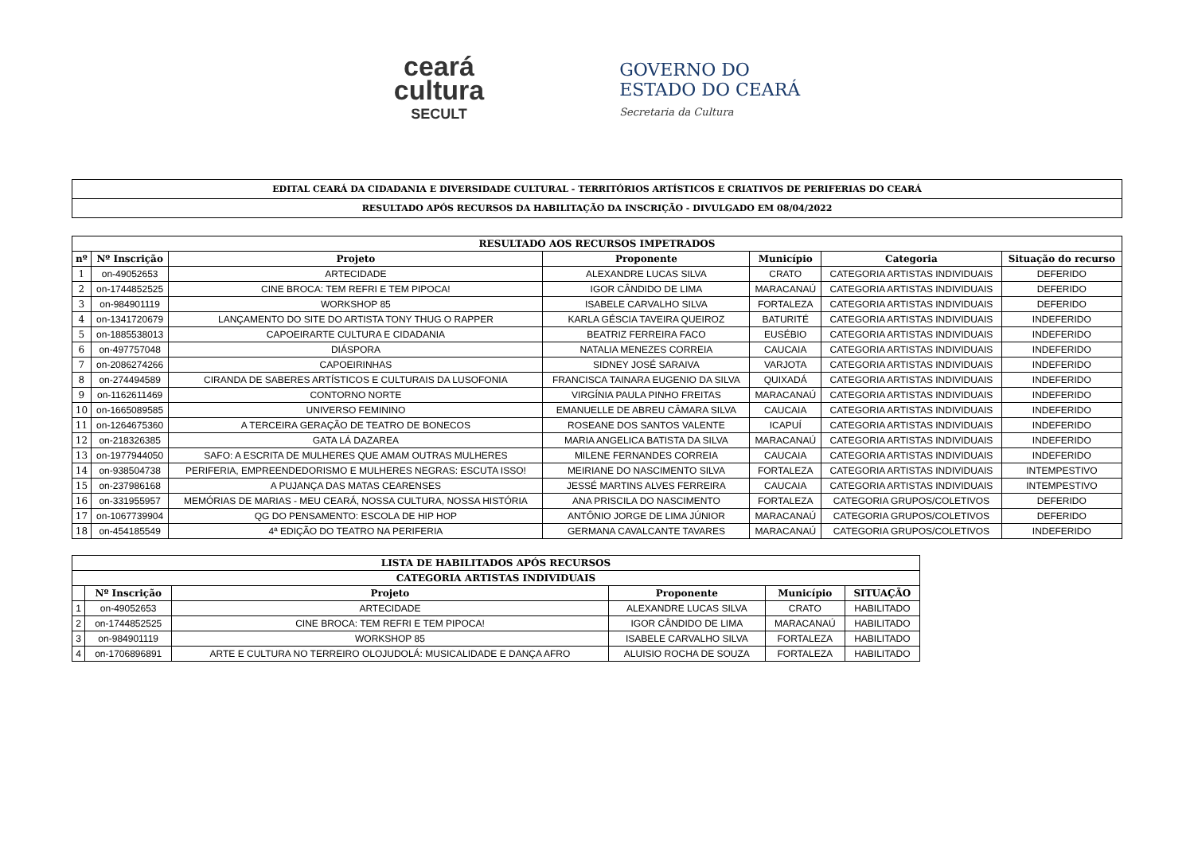ceará
cultura
SECULT
GOVERNO DO
ESTADO DO CEARÁ
Secretaria da Cultura
EDITAL CEARÁ DA CIDADANIA E DIVERSIDADE CULTURAL - TERRITÓRIOS ARTÍSTICOS E CRIATIVOS DE PERIFERIAS DO CEARÁ
RESULTADO APÓS RECURSOS DA HABILITAÇÃO DA INSCRIÇÃO - DIVULGADO EM 08/04/2022
| RESULTADO AOS RECURSOS IMPETRADOS | | | | | | |
| --- | --- | --- | --- | --- | --- | --- |
| nº | Nº Inscrição | Projeto | Proponente | Município | Categoria | Situação do recurso |
| 1 | on-49052653 | ARTECIDADE | ALEXANDRE LUCAS SILVA | CRATO | CATEGORIA ARTISTAS INDIVIDUAIS | DEFERIDO |
| 2 | on-1744852525 | CINE BROCA: TEM REFRI E TEM PIPOCA! | IGOR CÂNDIDO DE LIMA | MARACANAÚ | CATEGORIA ARTISTAS INDIVIDUAIS | DEFERIDO |
| 3 | on-984901119 | WORKSHOP 85 | ISABELE CARVALHO SILVA | FORTALEZA | CATEGORIA ARTISTAS INDIVIDUAIS | DEFERIDO |
| 4 | on-1341720679 | LANÇAMENTO DO SITE DO ARTISTA TONY THUG O RAPPER | KARLA GÉSCIA TAVEIRA QUEIROZ | BATURITÉ | CATEGORIA ARTISTAS INDIVIDUAIS | INDEFERIDO |
| 5 | on-1885538013 | CAPOEIRARTE CULTURA E CIDADANIA | BEATRIZ FERREIRA FACO | EUSÉBIO | CATEGORIA ARTISTAS INDIVIDUAIS | INDEFERIDO |
| 6 | on-497757048 | DIÁSPORA | NATALIA MENEZES CORREIA | CAUCAIA | CATEGORIA ARTISTAS INDIVIDUAIS | INDEFERIDO |
| 7 | on-2086274266 | CAPOEIRINHAS | SIDNEY JOSÉ SARAIVA | VARJOTA | CATEGORIA ARTISTAS INDIVIDUAIS | INDEFERIDO |
| 8 | on-274494589 | CIRANDA DE SABERES ARTÍSTICOS E CULTURAIS DA LUSOFONIA | FRANCISCA TAINARA EUGENIO DA SILVA | QUIXADÁ | CATEGORIA ARTISTAS INDIVIDUAIS | INDEFERIDO |
| 9 | on-1162611469 | CONTORNO NORTE | VIRGÍNIA PAULA PINHO FREITAS | MARACANAÚ | CATEGORIA ARTISTAS INDIVIDUAIS | INDEFERIDO |
| 10 | on-1665089585 | UNIVERSO FEMININO | EMANUELLE DE ABREU CÂMARA SILVA | CAUCAIA | CATEGORIA ARTISTAS INDIVIDUAIS | INDEFERIDO |
| 11 | on-1264675360 | A TERCEIRA GERAÇÃO DE TEATRO DE BONECOS | ROSEANE DOS SANTOS VALENTE | ICAPUÍ | CATEGORIA ARTISTAS INDIVIDUAIS | INDEFERIDO |
| 12 | on-218326385 | GATA LÁ DAZAREA | MARIA ANGELICA BATISTA DA SILVA | MARACANAÚ | CATEGORIA ARTISTAS INDIVIDUAIS | INDEFERIDO |
| 13 | on-1977944050 | SAFO: A ESCRITA DE MULHERES QUE AMAM OUTRAS MULHERES | MILENE FERNANDES CORREIA | CAUCAIA | CATEGORIA ARTISTAS INDIVIDUAIS | INDEFERIDO |
| 14 | on-938504738 | PERIFERIA, EMPREENDEDORISMO E MULHERES NEGRAS: ESCUTA ISSO! | MEIRIANE DO NASCIMENTO SILVA | FORTALEZA | CATEGORIA ARTISTAS INDIVIDUAIS | INTEMPESTIVO |
| 15 | on-237986168 | A PUJANÇA DAS MATAS CEARENSES | JESSÉ MARTINS ALVES FERREIRA | CAUCAIA | CATEGORIA ARTISTAS INDIVIDUAIS | INTEMPESTIVO |
| 16 | on-331955957 | MEMÓRIAS DE MARIAS - MEU CEARÁ, NOSSA CULTURA, NOSSA HISTÓRIA | ANA PRISCILA DO NASCIMENTO | FORTALEZA | CATEGORIA GRUPOS/COLETIVOS | DEFERIDO |
| 17 | on-1067739904 | QG DO PENSAMENTO: ESCOLA DE HIP HOP | ANTÔNIO JORGE DE LIMA JÚNIOR | MARACANAÚ | CATEGORIA GRUPOS/COLETIVOS | DEFERIDO |
| 18 | on-454185549 | 4ª EDIÇÃO DO TEATRO NA PERIFERIA | GERMANA CAVALCANTE TAVARES | MARACANAÚ | CATEGORIA GRUPOS/COLETIVOS | INDEFERIDO |
| LISTA DE HABILITADOS APÓS RECURSOS | | | | | |
| --- | --- | --- | --- | --- | --- |
| CATEGORIA ARTISTAS INDIVIDUAIS | | | | | |
| | Nº Inscrição | Projeto | Proponente | Município | SITUAÇÃO |
| 1 | on-49052653 | ARTECIDADE | ALEXANDRE LUCAS SILVA | CRATO | HABILITADO |
| 2 | on-1744852525 | CINE BROCA: TEM REFRI E TEM PIPOCA! | IGOR CÂNDIDO DE LIMA | MARACANAÚ | HABILITADO |
| 3 | on-984901119 | WORKSHOP 85 | ISABELE CARVALHO SILVA | FORTALEZA | HABILITADO |
| 4 | on-1706896891 | ARTE E CULTURA NO TERREIRO OLOJUDOLÁ: MUSICALIDADE E DANÇA AFRO | ALUISIO ROCHA DE SOUZA | FORTALEZA | HABILITADO |